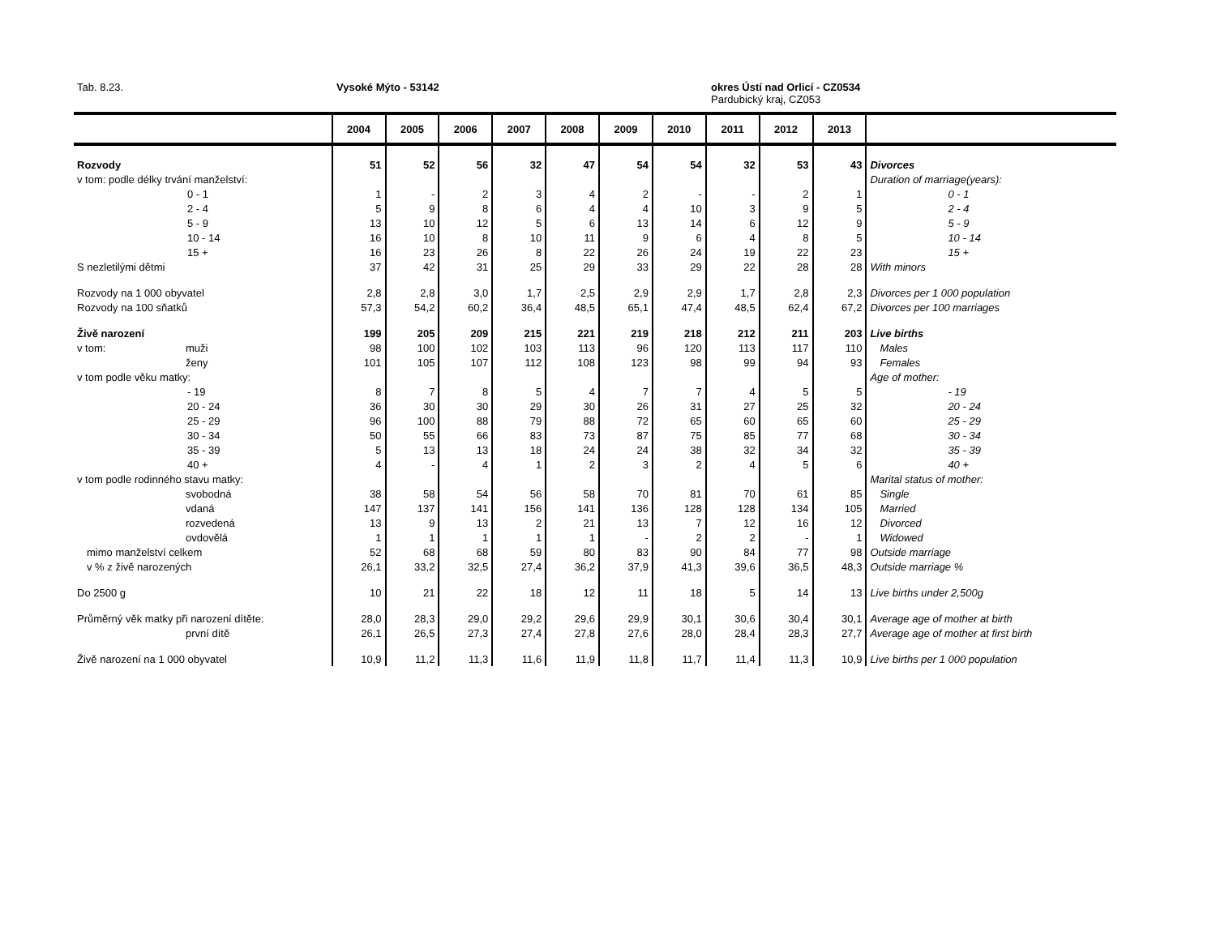Tab. 8.23. Vysoké Mýto - 53142
okres Ústí nad Orlicí - CZ0534
Pardubický kraj, CZ053
| | 2004 | 2005 | 2006 | 2007 | 2008 | 2009 | 2010 | 2011 | 2012 | 2013 | |
| --- | --- | --- | --- | --- | --- | --- | --- | --- | --- | --- | --- |
| Rozvody | 51 | 52 | 56 | 32 | 47 | 54 | 54 | 32 | 53 | 43 | Divorces |
| v tom: podle délky trvání manželství: | | | | | | | | | | | Duration of marriage(years): |
| 0 - 1 | 1 | - | 2 | 3 | 4 | 2 | - | - | 2 | 1 | 0 - 1 |
| 2 - 4 | 5 | 9 | 8 | 6 | 4 | 4 | 10 | 3 | 9 | 5 | 2 - 4 |
| 5 - 9 | 13 | 10 | 12 | 5 | 6 | 13 | 14 | 6 | 12 | 9 | 5 - 9 |
| 10 - 14 | 16 | 10 | 8 | 10 | 11 | 9 | 6 | 4 | 8 | 5 | 10 - 14 |
| 15 + | 16 | 23 | 26 | 8 | 22 | 26 | 24 | 19 | 22 | 23 | 15 + |
| S nezletilými dětmi | 37 | 42 | 31 | 25 | 29 | 33 | 29 | 22 | 28 | 28 | With minors |
| Rozvody na 1 000 obyvatel | 2,8 | 2,8 | 3,0 | 1,7 | 2,5 | 2,9 | 2,9 | 1,7 | 2,8 | 2,3 | Divorces per 1 000 population |
| Rozvody na 100 sňatků | 57,3 | 54,2 | 60,2 | 36,4 | 48,5 | 65,1 | 47,4 | 48,5 | 62,4 | 67,2 | Divorces per 100 marriages |
| Živě narození | 199 | 205 | 209 | 215 | 221 | 219 | 218 | 212 | 211 | 203 | Live births |
| v tom: muži | 98 | 100 | 102 | 103 | 113 | 96 | 120 | 113 | 117 | 110 | Males |
| ženy | 101 | 105 | 107 | 112 | 108 | 123 | 98 | 99 | 94 | 93 | Females |
| v tom podle věku matky: | | | | | | | | | | | Age of mother: |
| - 19 | 8 | 7 | 8 | 5 | 4 | 7 | 7 | 4 | 5 | 5 | - 19 |
| 20 - 24 | 36 | 30 | 30 | 29 | 30 | 26 | 31 | 27 | 25 | 32 | 20 - 24 |
| 25 - 29 | 96 | 100 | 88 | 79 | 88 | 72 | 65 | 60 | 65 | 60 | 25 - 29 |
| 30 - 34 | 50 | 55 | 66 | 83 | 73 | 87 | 75 | 85 | 77 | 68 | 30 - 34 |
| 35 - 39 | 5 | 13 | 13 | 18 | 24 | 24 | 38 | 32 | 34 | 32 | 35 - 39 |
| 40 + | 4 | - | 4 | 1 | 2 | 3 | 2 | 4 | 5 | 6 | 40 + |
| v tom podle rodinného stavu matky: | | | | | | | | | | | Marital status of mother: |
| svobodná | 38 | 58 | 54 | 56 | 58 | 70 | 81 | 70 | 61 | 85 | Single |
| vdaná | 147 | 137 | 141 | 156 | 141 | 136 | 128 | 128 | 134 | 105 | Married |
| rozvedená | 13 | 9 | 13 | 2 | 21 | 13 | 7 | 12 | 16 | 12 | Divorced |
| ovdovělá | 1 | 1 | 1 | 1 | 1 | - | 2 | 2 | - | 1 | Widowed |
| mimo manželství celkem | 52 | 68 | 68 | 59 | 80 | 83 | 90 | 84 | 77 | 98 | Outside marriage |
| v % z živě narozených | 26,1 | 33,2 | 32,5 | 27,4 | 36,2 | 37,9 | 41,3 | 39,6 | 36,5 | 48,3 | Outside marriage % |
| Do 2500 g | 10 | 21 | 22 | 18 | 12 | 11 | 18 | 5 | 14 | 13 | Live births under 2,500g |
| Průměrný věk matky při narození dítěte: | 28,0 | 28,3 | 29,0 | 29,2 | 29,6 | 29,9 | 30,1 | 30,6 | 30,4 | 30,1 | Average age of mother at birth |
| první dítě | 26,1 | 26,5 | 27,3 | 27,4 | 27,8 | 27,6 | 28,0 | 28,4 | 28,3 | 27,7 | Average age of mother at first birth |
| Živě narození na 1 000 obyvatel | 10,9 | 11,2 | 11,3 | 11,6 | 11,9 | 11,8 | 11,7 | 11,4 | 11,3 | 10,9 | Live births per 1 000 population |